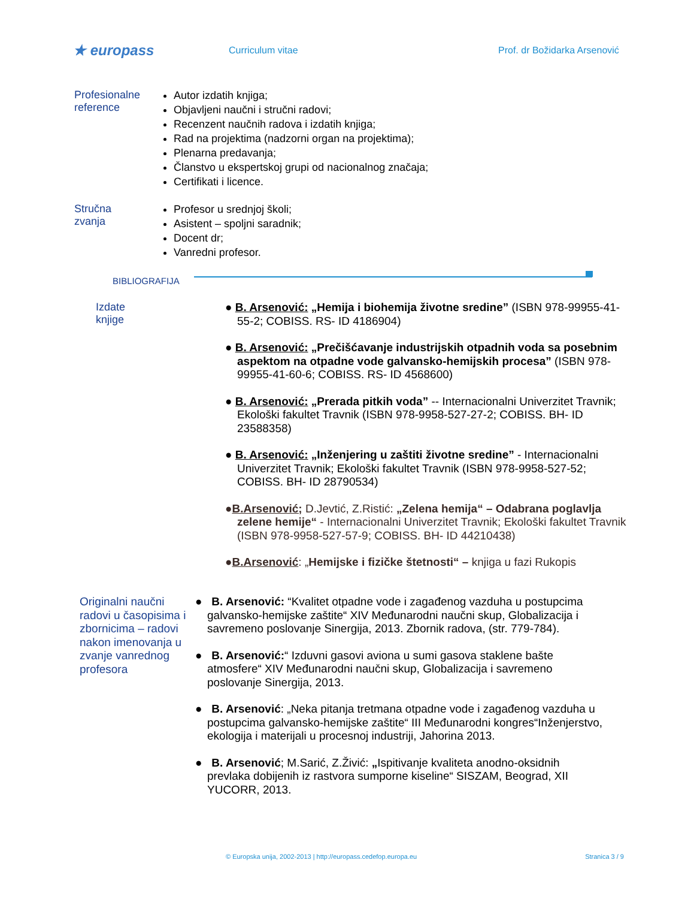★ europass
Curriculum vitae Prof. dr Božidarka Arsenović
Profesionalne reference
Autor izdatih knjiga;
Objavljeni naučni i stručni radovi;
Recenzent naučnih radova i izdatih knjiga;
Rad na projektima (nadzorni organ na projektima);
Plenarna predavanja;
Članstvo u ekspertskoj grupi od nacionalnog značaja;
Certifikati i licence.
Stručna zvanja
Profesor u srednjoj školi;
Asistent – spoljni saradnik;
Docent dr;
Vanredni profesor.
BIBLIOGRAFIJA
Izdate knjige
● B. Arsenović: „Hemija i biohemija životne sredine” (ISBN 978-99955-41-55-2; COBISS. RS- ID 4186904)
● B. Arsenović: „Prečišćavanje industrijskih otpadnih voda sa posebnim aspektom na otpadne vode galvansko-hemijskih procesa” (ISBN 978-99955-41-60-6; COBISS. RS- ID 4568600)
● B. Arsenović: „Prerada pitkih voda” -- Internacionalni Univerzitet Travnik; Ekološki fakultet Travnik (ISBN 978-9958-527-27-2; COBISS. BH- ID 23588358)
● B. Arsenović: „Inženjering u zaštiti životne sredine” - Internacionalni Univerzitet Travnik; Ekološki fakultet Travnik (ISBN 978-9958-527-52; COBISS. BH- ID 28790534)
●B.Arsenović; D.Jevtić, Z.Ristić: „Zelena hemija“ – Odabrana poglavlja zelene hemije“ - Internacionalni Univerzitet Travnik; Ekološki fakultet Travnik (ISBN 978-9958-527-57-9; COBISS. BH- ID 44210438)
●B.Arsenović: „Hemijske i fizičke štetnosti“ – knjiga u fazi Rukopis
Originalni naučni radovi u časopisima i zbornicima – radovi nakon imenovanja u zvanje vanrednog profesora
● B. Arsenović: “Kvalitet otpadne vode i zagađenog vazduha u postupcima galvansko-hemijske zaštite“ XIV Međunarodni naučni skup, Globalizacija i savremeno poslovanje Sinergija, 2013. Zbornik radova, (str. 779-784).
● B. Arsenović:“ Izduvni gasovi aviona u sumi gasova staklene bašte atmosfere“ XIV Međunarodni naučni skup, Globalizacija i savremeno poslovanje Sinergija, 2013.
● B. Arsenović: „Neka pitanja tretmana otpadne vode i zagađenog vazduha u postupcima galvansko-hemijske zaštite“ III Međunarodni kongres“Inženjerstvo, ekologija i materijali u procesnoj industriji, Jahorina 2013.
● B. Arsenović; M.Sarić, Z.Živić: „Ispitivanje kvaliteta anodno-oksidnih prevlaka dobijenih iz rastvora sumporne kiseline“ SISZAM, Beograd, XII YUCORR, 2013.
© Europska unija, 2002-2013 | http://europass.cedefop.europa.eu Stranica 3 / 9